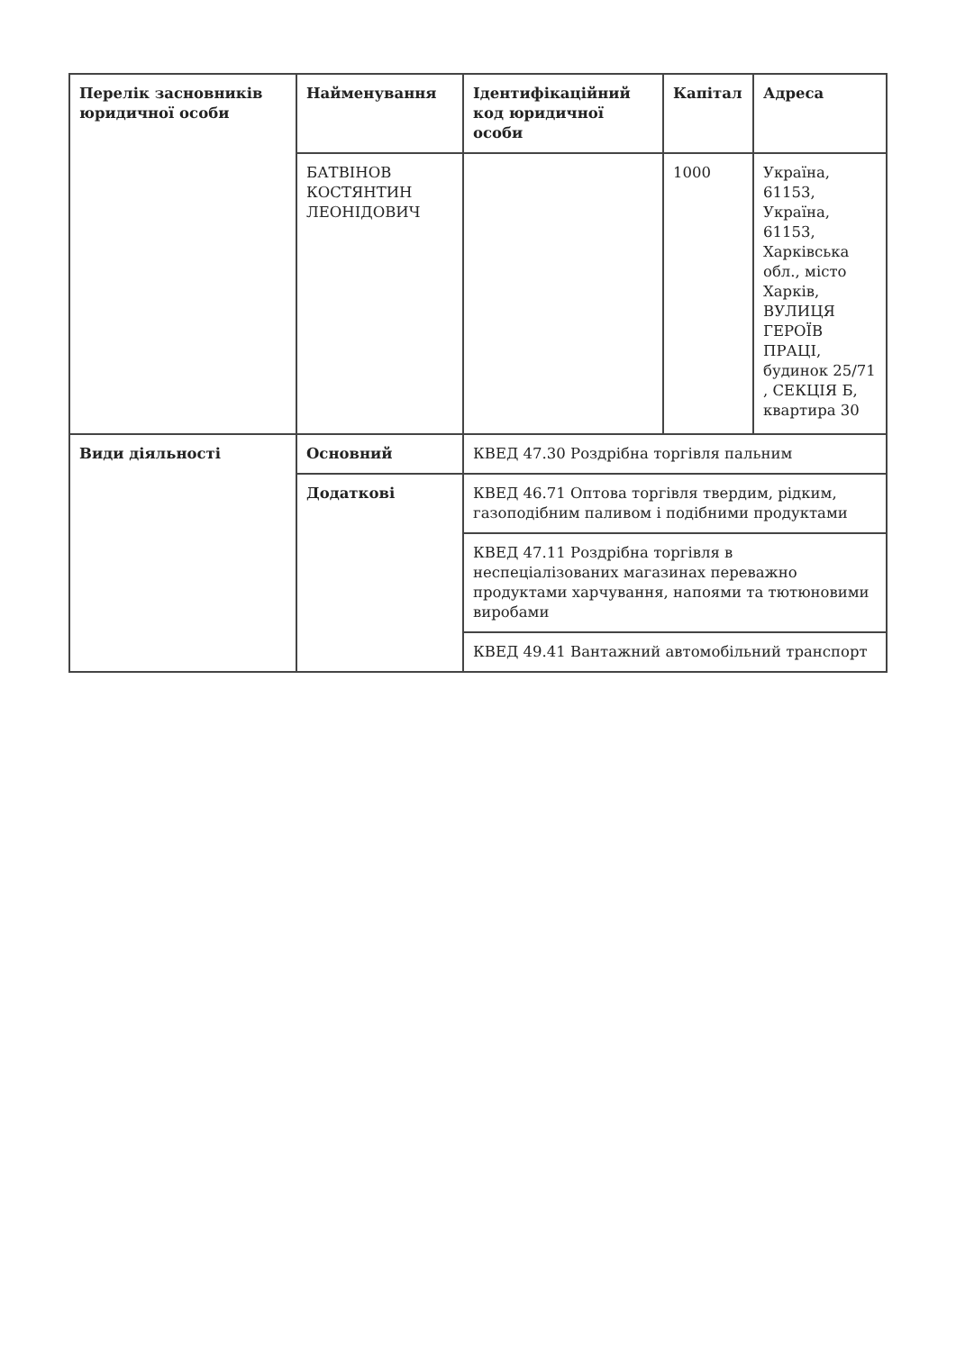| Перелік засновників юридичної особи | Найменування | Ідентифікаційний код юридичної особи | Капітал | Адреса |
| --- | --- | --- | --- | --- |
| | БАТВІНОВ КОСТЯНТИН ЛЕОНІДОВИЧ | | 1000 | Україна, 61153, Україна, 61153, Харківська обл., місто Харків, ВУЛИЦЯ ГЕРОЇВ ПРАЦІ, будинок 25/71 , СЕКЦІЯ Б, квартира 30 |
| Види діяльності | Основний | КВЕД 47.30 Роздрібна торгівля пальним | | |
| | Додаткові | КВЕД 46.71 Оптова торгівля твердим, рідким, газоподібним паливом і подібними продуктами | | |
| | | КВЕД 47.11 Роздрібна торгівля в неспеціалізованих магазинах переважно продуктами харчування, напоями та тютюновими виробами | | |
| | | КВЕД 49.41 Вантажний автомобільний транспорт | | |